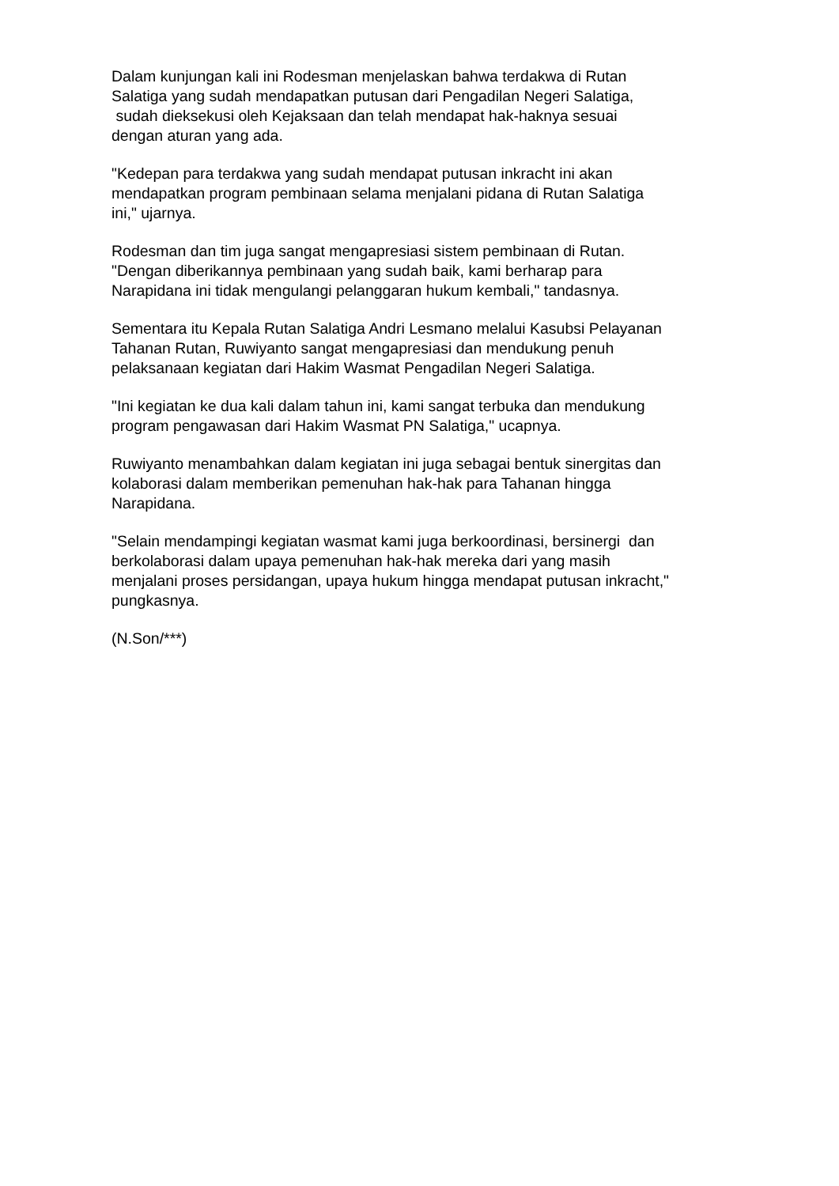Dalam kunjungan kali ini Rodesman menjelaskan bahwa terdakwa di Rutan
Salatiga yang sudah mendapatkan putusan dari Pengadilan Negeri Salatiga,
sudah dieksekusi oleh Kejaksaan dan telah mendapat hak-haknya sesuai
dengan aturan yang ada.
"Kedepan para terdakwa yang sudah mendapat putusan inkracht ini akan
mendapatkan program pembinaan selama menjalani pidana di Rutan Salatiga
ini," ujarnya.
Rodesman dan tim juga sangat mengapresiasi sistem pembinaan di Rutan.
"Dengan diberikannya pembinaan yang sudah baik, kami berharap para
Narapidana ini tidak mengulangi pelanggaran hukum kembali," tandasnya.
Sementara itu Kepala Rutan Salatiga Andri Lesmano melalui Kasubsi Pelayanan
Tahanan Rutan, Ruwiyanto sangat mengapresiasi dan mendukung penuh
pelaksanaan kegiatan dari Hakim Wasmat Pengadilan Negeri Salatiga.
"Ini kegiatan ke dua kali dalam tahun ini, kami sangat terbuka dan mendukung
program pengawasan dari Hakim Wasmat PN Salatiga," ucapnya.
Ruwiyanto menambahkan dalam kegiatan ini juga sebagai bentuk sinergitas dan
kolaborasi dalam memberikan pemenuhan hak-hak para Tahanan hingga
Narapidana.
"Selain mendampingi kegiatan wasmat kami juga berkoordinasi, bersinergi dan
berkolaborasi dalam upaya pemenuhan hak-hak mereka dari yang masih
menjalani proses persidangan, upaya hukum hingga mendapat putusan inkracht,"
pungkasnya.
(N.Son/***)